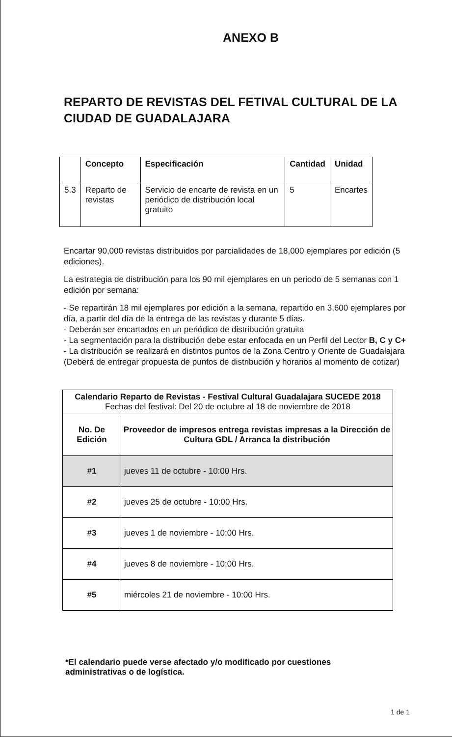ANEXO B
REPARTO DE REVISTAS DEL FETIVAL CULTURAL DE LA CIUDAD DE GUADALAJARA
| | Concepto | Especificación | Cantidad | Unidad |
| --- | --- | --- | --- | --- |
| 5.3 | Reparto de revistas | Servicio de encarte de revista en un periódico de distribución local gratuito | 5 | Encartes |
Encartar 90,000 revistas distribuidos por parcialidades de 18,000 ejemplares por edición (5 ediciones).
La estrategia de distribución para los 90 mil ejemplares en un periodo de 5 semanas con 1 edición por semana:
- Se repartirán 18 mil ejemplares por edición a la semana, repartido en 3,600 ejemplares por día, a partir del día de la entrega de las revistas y durante 5 días.
- Deberán ser encartados en un periódico de distribución gratuita
- La segmentación para la distribución debe estar enfocada en un Perfil del Lector B, C y C+
- La distribución se realizará en distintos puntos de la Zona Centro y Oriente de Guadalajara (Deberá de entregar propuesta de puntos de distribución y horarios al momento de cotizar)
| Calendario Reparto de Revistas - Festival Cultural Guadalajara SUCEDE 2018 Fechas del festival: Del 20 de octubre al 18 de noviembre de 2018 | |
| --- | --- |
| No. De Edición | Proveedor de impresos entrega revistas impresas a la Dirección de Cultura GDL / Arranca la distribución |
| #1 | jueves 11 de octubre - 10:00 Hrs. |
| #2 | jueves 25 de octubre - 10:00 Hrs. |
| #3 | jueves 1 de noviembre - 10:00 Hrs. |
| #4 | jueves 8 de noviembre - 10:00 Hrs. |
| #5 | miércoles 21 de noviembre - 10:00 Hrs. |
*El calendario puede verse afectado y/o modificado por cuestiones administrativas o de logística.
1 de 1